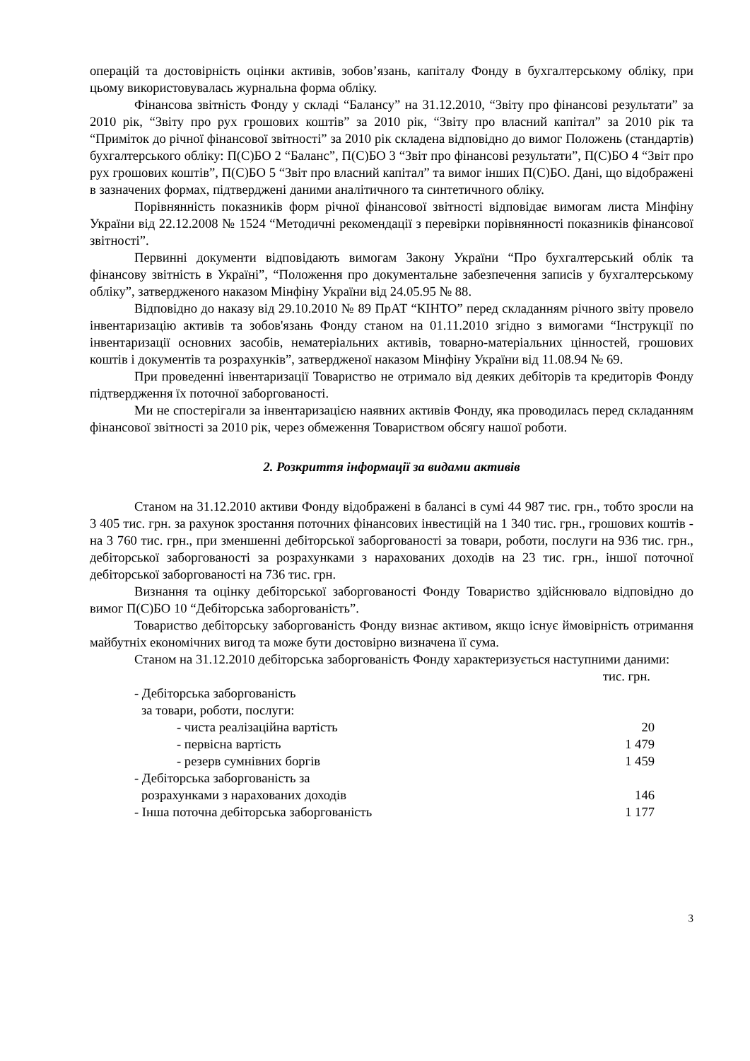операцій та достовірність оцінки активів, зобов’язань, капіталу Фонду в бухгалтерському обліку, при цьому використовувалась журнальна форма обліку.
Фінансова звітність Фонду у складі “Балансу” на 31.12.2010, “Звіту про фінансові результати” за 2010 рік, “Звіту про рух грошових коштів” за 2010 рік, “Звіту про власний капітал” за 2010 рік та “Приміток до річної фінансової звітності” за 2010 рік складена відповідно до вимог Положень (стандартів) бухгалтерського обліку: П(С)БО 2 “Баланс”, П(С)БО 3 “Звіт про фінансові результати”, П(С)БО 4 “Звіт про рух грошових коштів”, П(С)БО 5 “Звіт про власний капітал” та вимог інших П(С)БО. Дані, що відображені в зазначених формах, підтверджені даними аналітичного та синтетичного обліку.
Порівнянність показників форм річної фінансової звітності відповідає вимогам листа Мінфіну України від 22.12.2008 № 1524 “Методичні рекомендації з перевірки порівнянності показників фінансової звітності”.
Первинні документи відповідають вимогам Закону України “Про бухгалтерський облік та фінансову звітність в Україні”, “Положення про документальне забезпечення записів у бухгалтерському обліку”, затвердженого наказом Мінфіну України від 24.05.95 № 88.
Відповідно до наказу від 29.10.2010 № 89 ПрАТ “КІНТО” перед складанням річного звіту провело інвентаризацію активів та зобов'язань Фонду станом на 01.11.2010 згідно з вимогами “Інструкції по інвентаризації основних засобів, нематеріальних активів, товарно-матеріальних цінностей, грошових коштів і документів та розрахунків”, затвердженої наказом Мінфіну України від 11.08.94 № 69.
При проведенні інвентаризації Товариство не отримало від деяких дебіторів та кредиторів Фонду підтвердження їх поточної заборгованості.
Ми не спостерігали за інвентаризацією наявних активів Фонду, яка проводилась перед складанням фінансової звітності за 2010 рік, через обмеження Товариством обсягу нашої роботи.
2. Розкриття інформації за видами активів
Станом на 31.12.2010 активи Фонду відображені в балансі в сумі 44 987 тис. грн., тобто зросли на 3 405 тис. грн. за рахунок зростання поточних фінансових інвестицій на 1 340 тис. грн., грошових коштів - на 3 760 тис. грн., при зменшенні дебіторської заборгованості за товари, роботи, послуги на 936 тис. грн., дебіторської заборгованості за розрахунками з нарахованих доходів на 23 тис. грн., іншої поточної дебіторської заборгованості на 736 тис. грн.
Визнання та оцінку дебіторської заборгованості Фонду Товариство здійснювало відповідно до вимог П(С)БО 10 “Дебіторська заборгованість”.
Товариство дебіторську заборгованість Фонду визнає активом, якщо існує ймовірність отримання майбутніх економічних вигод та може бути достовірно визначена її сума.
Станом на 31.12.2010 дебіторська заборгованість Фонду характеризується наступними даними:
| | тис. грн. |
| - Дебіторська заборгованість | |
| за товари, роботи, послуги: | |
| - чиста реалізаційна вартість | 20 |
| - первісна вартість | 1 479 |
| - резерв сумнівних боргів | 1 459 |
| - Дебіторська заборгованість за | |
| розрахунками з нарахованих доходів | 146 |
| - Інша поточна дебіторська заборгованість | 1 177 |
3